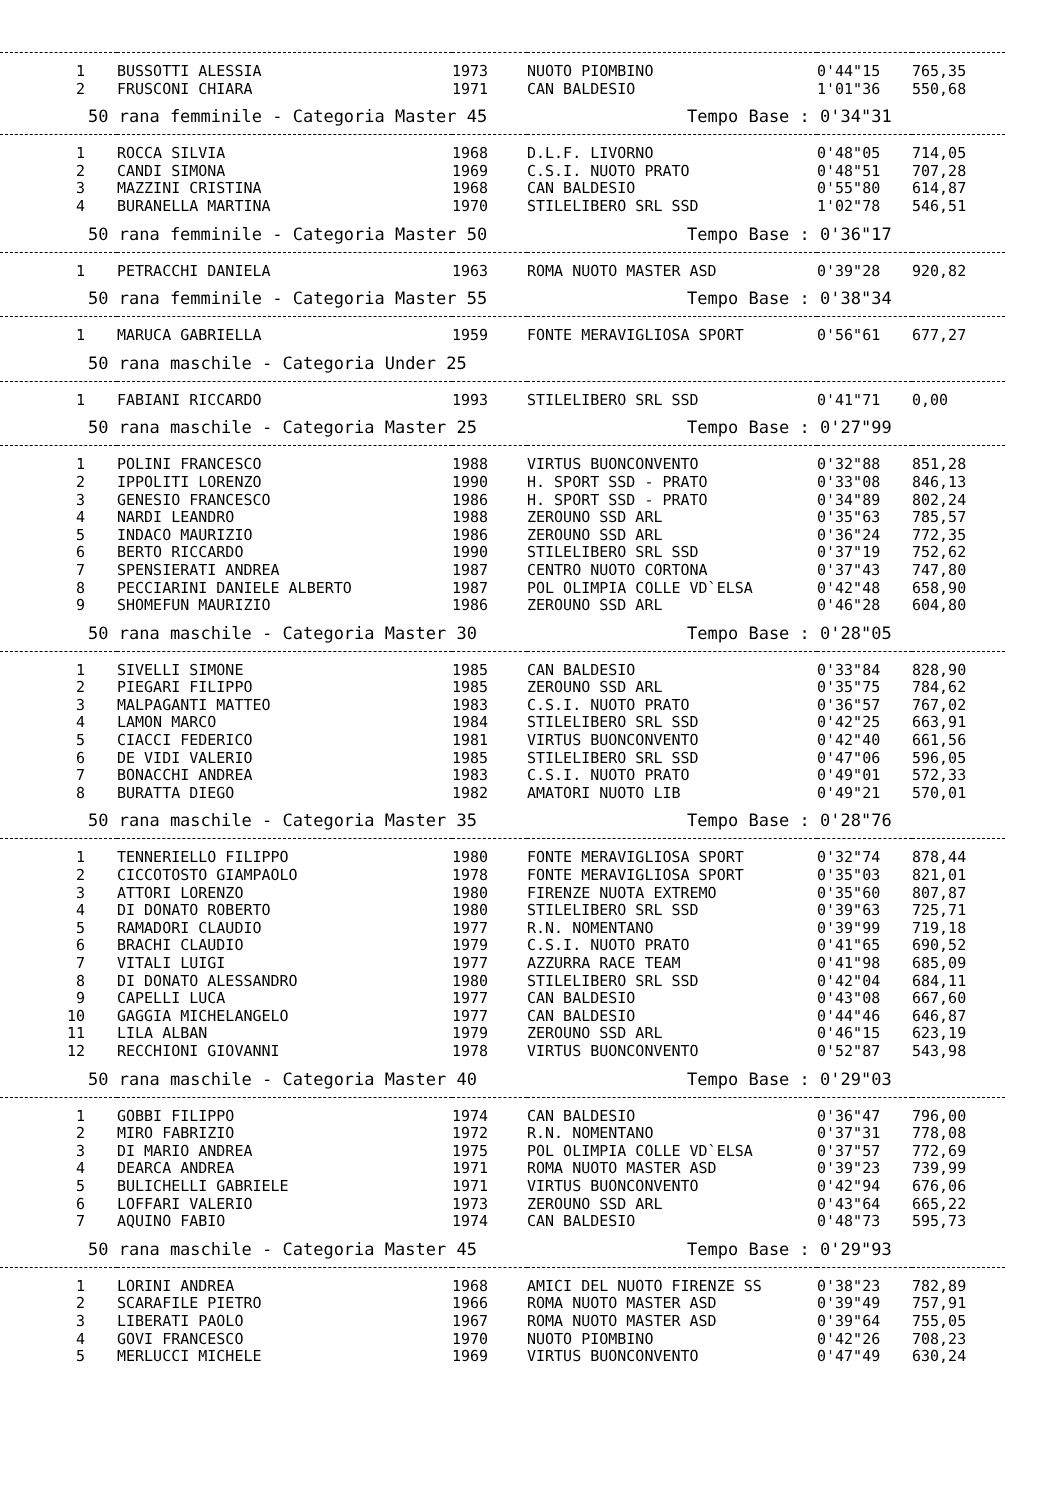| 1 | BUSSOTTI ALESSIA | 1973 | NUOTO PIOMBINO | 0'44"15 | 765,35 |
| 2 | FRUSCONI CHIARA | 1971 | CAN BALDESIO | 1'01"36 | 550,68 |
| 50 rana femminile - Categoria Master 45 | | | Tempo Base : 0'34"31 | | |
| 1 | ROCCA SILVIA | 1968 | D.L.F. LIVORNO | 0'48"05 | 714,05 |
| 2 | CANDI SIMONA | 1969 | C.S.I. NUOTO PRATO | 0'48"51 | 707,28 |
| 3 | MAZZINI CRISTINA | 1968 | CAN BALDESIO | 0'55"80 | 614,87 |
| 4 | BURANELLA MARTINA | 1970 | STILELIBERO SRL SSD | 1'02"78 | 546,51 |
| 50 rana femminile - Categoria Master 50 | | | Tempo Base : 0'36"17 | | |
| 1 | PETRACCHI DANIELA | 1963 | ROMA NUOTO MASTER ASD | 0'39"28 | 920,82 |
| 50 rana femminile - Categoria Master 55 | | | Tempo Base : 0'38"34 | | |
| 1 | MARUCA GABRIELLA | 1959 | FONTE MERAVIGLIOSA SPORT | 0'56"61 | 677,27 |
| 50 rana maschile - Categoria Under 25 | | | | | |
| 1 | FABIANI RICCARDO | 1993 | STILELIBERO SRL SSD | 0'41"71 | 0,00 |
| 50 rana maschile - Categoria Master 25 | | | Tempo Base : 0'27"99 | | |
| 1 | POLINI FRANCESCO | 1988 | VIRTUS BUONCONVENTO | 0'32"88 | 851,28 |
| 2 | IPPOLITI LORENZO | 1990 | H. SPORT SSD - PRATO | 0'33"08 | 846,13 |
| 3 | GENESIO FRANCESCO | 1986 | H. SPORT SSD - PRATO | 0'34"89 | 802,24 |
| 4 | NARDI LEANDRO | 1988 | ZEROUNO SSD ARL | 0'35"63 | 785,57 |
| 5 | INDACO MAURIZIO | 1986 | ZEROUNO SSD ARL | 0'36"24 | 772,35 |
| 6 | BERTO RICCARDO | 1990 | STILELIBERO SRL SSD | 0'37"19 | 752,62 |
| 7 | SPENSIERATI ANDREA | 1987 | CENTRO NUOTO CORTONA | 0'37"43 | 747,80 |
| 8 | PECCIARINI DANIELE ALBERTO | 1987 | POL OLIMPIA COLLE VD`ELSA | 0'42"48 | 658,90 |
| 9 | SHOMEFUN MAURIZIO | 1986 | ZEROUNO SSD ARL | 0'46"28 | 604,80 |
| 50 rana maschile - Categoria Master 30 | | | Tempo Base : 0'28"05 | | |
| 1 | SIVELLI SIMONE | 1985 | CAN BALDESIO | 0'33"84 | 828,90 |
| 2 | PIEGARI FILIPPO | 1985 | ZEROUNO SSD ARL | 0'35"75 | 784,62 |
| 3 | MALPAGANTI MATTEO | 1983 | C.S.I. NUOTO PRATO | 0'36"57 | 767,02 |
| 4 | LAMON MARCO | 1984 | STILELIBERO SRL SSD | 0'42"25 | 663,91 |
| 5 | CIACCI FEDERICO | 1981 | VIRTUS BUONCONVENTO | 0'42"40 | 661,56 |
| 6 | DE VIDI VALERIO | 1985 | STILELIBERO SRL SSD | 0'47"06 | 596,05 |
| 7 | BONACCHI ANDREA | 1983 | C.S.I. NUOTO PRATO | 0'49"01 | 572,33 |
| 8 | BURATTA DIEGO | 1982 | AMATORI NUOTO LIB | 0'49"21 | 570,01 |
| 50 rana maschile - Categoria Master 35 | | | Tempo Base : 0'28"76 | | |
| 1 | TENNERIELLO FILIPPO | 1980 | FONTE MERAVIGLIOSA SPORT | 0'32"74 | 878,44 |
| 2 | CICCOTOSTO GIAMPAOLO | 1978 | FONTE MERAVIGLIOSA SPORT | 0'35"03 | 821,01 |
| 3 | ATTORI LORENZO | 1980 | FIRENZE NUOTA EXTREMO | 0'35"60 | 807,87 |
| 4 | DI DONATO ROBERTO | 1980 | STILELIBERO SRL SSD | 0'39"63 | 725,71 |
| 5 | RAMADORI CLAUDIO | 1977 | R.N. NOMENTANO | 0'39"99 | 719,18 |
| 6 | BRACHI CLAUDIO | 1979 | C.S.I. NUOTO PRATO | 0'41"65 | 690,52 |
| 7 | VITALI LUIGI | 1977 | AZZURRA RACE TEAM | 0'41"98 | 685,09 |
| 8 | DI DONATO ALESSANDRO | 1980 | STILELIBERO SRL SSD | 0'42"04 | 684,11 |
| 9 | CAPELLI LUCA | 1977 | CAN BALDESIO | 0'43"08 | 667,60 |
| 10 | GAGGIA MICHELANGELO | 1977 | CAN BALDESIO | 0'44"46 | 646,87 |
| 11 | LILA ALBAN | 1979 | ZEROUNO SSD ARL | 0'46"15 | 623,19 |
| 12 | RECCHIONI GIOVANNI | 1978 | VIRTUS BUONCONVENTO | 0'52"87 | 543,98 |
| 50 rana maschile - Categoria Master 40 | | | Tempo Base : 0'29"03 | | |
| 1 | GOBBI FILIPPO | 1974 | CAN BALDESIO | 0'36"47 | 796,00 |
| 2 | MIRO FABRIZIO | 1972 | R.N. NOMENTANO | 0'37"31 | 778,08 |
| 3 | DI MARIO ANDREA | 1975 | POL OLIMPIA COLLE VD`ELSA | 0'37"57 | 772,69 |
| 4 | DEARCA ANDREA | 1971 | ROMA NUOTO MASTER ASD | 0'39"23 | 739,99 |
| 5 | BULICHELLI GABRIELE | 1971 | VIRTUS BUONCONVENTO | 0'42"94 | 676,06 |
| 6 | LOFFARI VALERIO | 1973 | ZEROUNO SSD ARL | 0'43"64 | 665,22 |
| 7 | AQUINO FABIO | 1974 | CAN BALDESIO | 0'48"73 | 595,73 |
| 50 rana maschile - Categoria Master 45 | | | Tempo Base : 0'29"93 | | |
| 1 | LORINI ANDREA | 1968 | AMICI DEL NUOTO FIRENZE SS | 0'38"23 | 782,89 |
| 2 | SCARAFILE PIETRO | 1966 | ROMA NUOTO MASTER ASD | 0'39"49 | 757,91 |
| 3 | LIBERATI PAOLO | 1967 | ROMA NUOTO MASTER ASD | 0'39"64 | 755,05 |
| 4 | GOVI FRANCESCO | 1970 | NUOTO PIOMBINO | 0'42"26 | 708,23 |
| 5 | MERLUCCI MICHELE | 1969 | VIRTUS BUONCONVENTO | 0'47"49 | 630,24 |